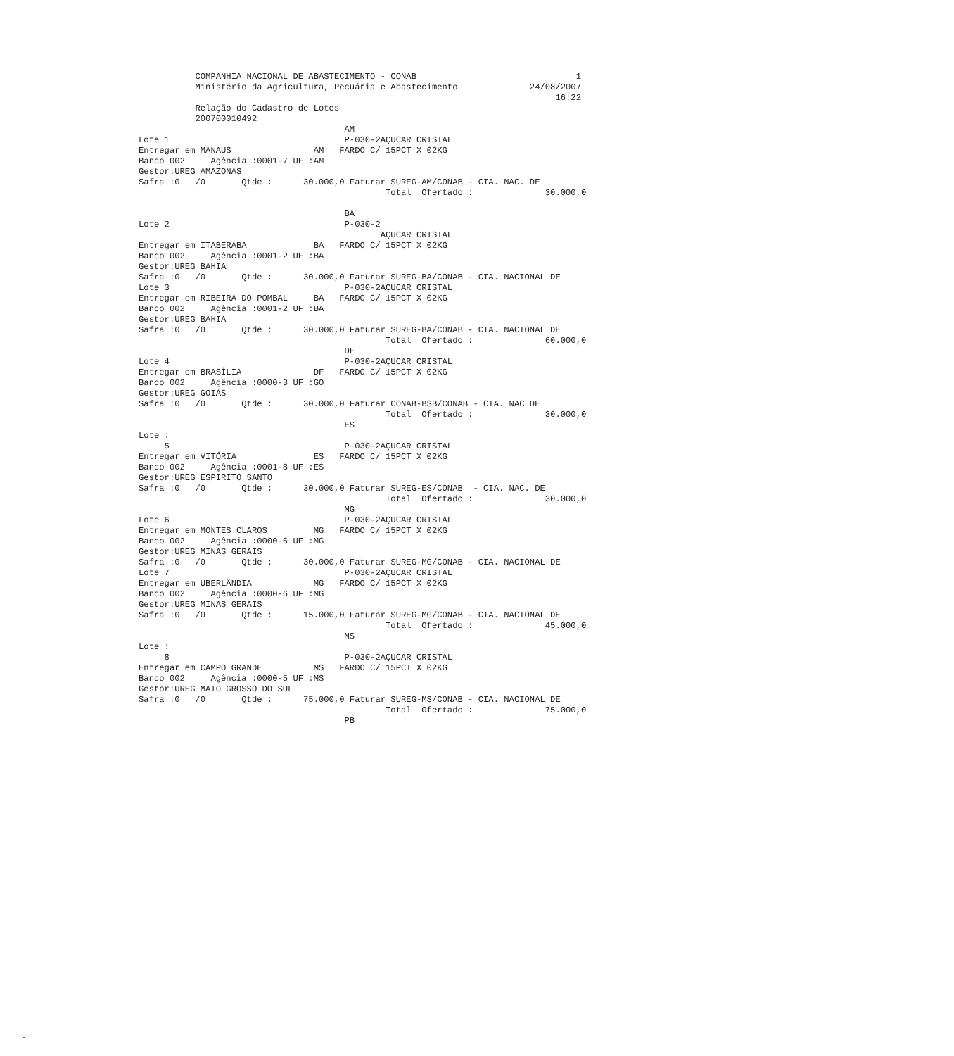COMPANHIA NACIONAL DE ABASTECIMENTO - CONAB                               1
           Ministério da Agricultura, Pecuária e Abastecimento              24/08/2007
                                                                                 16:22
           Relação do Cadastro de Lotes
           200700010492
                                        AM
Lote 1                                  P-030-2AÇUCAR CRISTAL
Entregar em MANAUS                AM   FARDO C/ 15PCT X 02KG
Banco 002     Agência :0001-7 UF :AM
Gestor:UREG AMAZONAS
Safra :0   /0       Qtde :      30.000,0 Faturar SUREG-AM/CONAB - CIA. NAC. DE
                                                Total  Ofertado :              30.000,0

                                        BA
Lote 2                                  P-030-2
                                               AÇUCAR CRISTAL
Entregar em ITABERABA             BA   FARDO C/ 15PCT X 02KG
Banco 002     Agência :0001-2 UF :BA
Gestor:UREG BAHIA
Safra :0   /0       Qtde :      30.000,0 Faturar SUREG-BA/CONAB - CIA. NACIONAL DE
Lote 3                                  P-030-2AÇUCAR CRISTAL
Entregar em RIBEIRA DO POMBAL     BA   FARDO C/ 15PCT X 02KG
Banco 002     Agência :0001-2 UF :BA
Gestor:UREG BAHIA
Safra :0   /0       Qtde :      30.000,0 Faturar SUREG-BA/CONAB - CIA. NACIONAL DE
                                                Total  Ofertado :              60.000,0
                                        DF
Lote 4                                  P-030-2AÇUCAR CRISTAL
Entregar em BRASÍLIA              DF   FARDO C/ 15PCT X 02KG
Banco 002     Agência :0000-3 UF :GO
Gestor:UREG GOIÁS
Safra :0   /0       Qtde :      30.000,0 Faturar CONAB-BSB/CONAB - CIA. NAC DE
                                                Total  Ofertado :              30.000,0
                                        ES
Lote :
     5                                  P-030-2AÇUCAR CRISTAL
Entregar em VITÓRIA               ES   FARDO C/ 15PCT X 02KG
Banco 002     Agência :0001-8 UF :ES
Gestor:UREG ESPIRITO SANTO
Safra :0   /0       Qtde :      30.000,0 Faturar SUREG-ES/CONAB  - CIA. NAC. DE
                                                Total  Ofertado :              30.000,0
                                        MG
Lote 6                                  P-030-2AÇUCAR CRISTAL
Entregar em MONTES CLAROS         MG   FARDO C/ 15PCT X 02KG
Banco 002     Agência :0000-6 UF :MG
Gestor:UREG MINAS GERAIS
Safra :0   /0       Qtde :      30.000,0 Faturar SUREG-MG/CONAB - CIA. NACIONAL DE
Lote 7                                  P-030-2AÇUCAR CRISTAL
Entregar em UBERLÂNDIA            MG   FARDO C/ 15PCT X 02KG
Banco 002     Agência :0000-6 UF :MG
Gestor:UREG MINAS GERAIS
Safra :0   /0       Qtde :      15.000,0 Faturar SUREG-MG/CONAB - CIA. NACIONAL DE
                                                Total  Ofertado :              45.000,0
                                        MS
Lote :
     8                                  P-030-2AÇUCAR CRISTAL
Entregar em CAMPO GRANDE          MS   FARDO C/ 15PCT X 02KG
Banco 002     Agência :0000-5 UF :MS
Gestor:UREG MATO GROSSO DO SUL
Safra :0   /0       Qtde :      75.000,0 Faturar SUREG-MS/CONAB - CIA. NACIONAL DE
                                                Total  Ofertado :              75.000,0
                                        PB
-